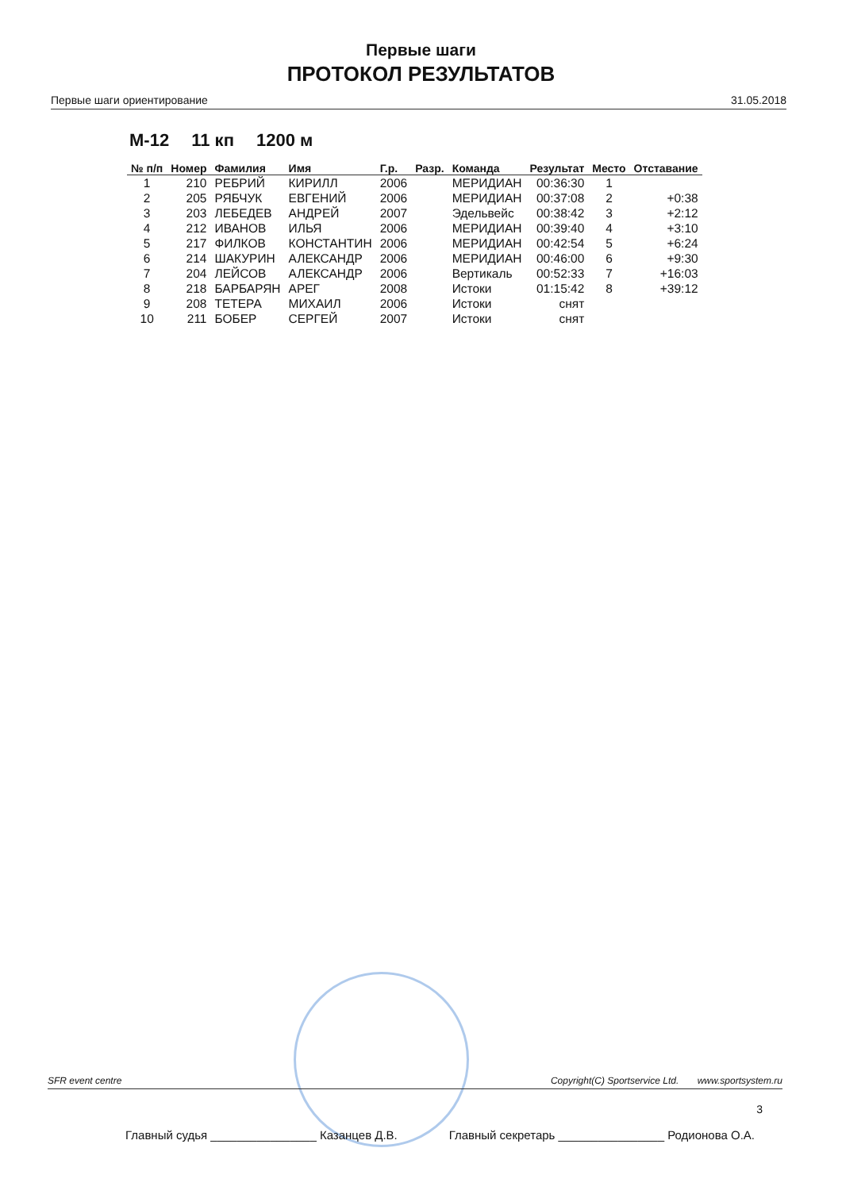Первые шаги
ПРОТОКОЛ РЕЗУЛЬТАТОВ
Первые шаги ориентирование 31.05.2018
М-12 11 кп 1200 м
| № п/п | Номер | Фамилия | Имя | Г.р. | Разр. | Команда | Результат | Место | Отставание |
| --- | --- | --- | --- | --- | --- | --- | --- | --- | --- |
| 1 | 210 | РЕБРИЙ | КИРИЛЛ | 2006 | | МЕРИДИАН | 00:36:30 | 1 | |
| 2 | 205 | РЯБЧУК | ЕВГЕНИЙ | 2006 | | МЕРИДИАН | 00:37:08 | 2 | +0:38 |
| 3 | 203 | ЛЕБЕДЕВ | АНДРЕЙ | 2007 | | Эдельвейс | 00:38:42 | 3 | +2:12 |
| 4 | 212 | ИВАНОВ | ИЛЬЯ | 2006 | | МЕРИДИАН | 00:39:40 | 4 | +3:10 |
| 5 | 217 | ФИЛКОВ | КОНСТАНТИН | 2006 | | МЕРИДИАН | 00:42:54 | 5 | +6:24 |
| 6 | 214 | ШАКУРИН | АЛЕКСАНДР | 2006 | | МЕРИДИАН | 00:46:00 | 6 | +9:30 |
| 7 | 204 | ЛЕЙСОВ | АЛЕКСАНДР | 2006 | | Вертикаль | 00:52:33 | 7 | +16:03 |
| 8 | 218 | БАРБАРЯН | АРЕГ | 2008 | | Истоки | 01:15:42 | 8 | +39:12 |
| 9 | 208 | ТЕТЕРА | МИХАИЛ | 2006 | | Истоки | снят | | |
| 10 | 211 | БОБЕР | СЕРГЕЙ | 2007 | | Истоки | снят | | |
SFR event centre Copyright(C) Sportservice Ltd. www.sportsystem.ru
3
Главный судья ________________ Казанцев Д.В. Главный секретарь ________________ Родионова О.А.